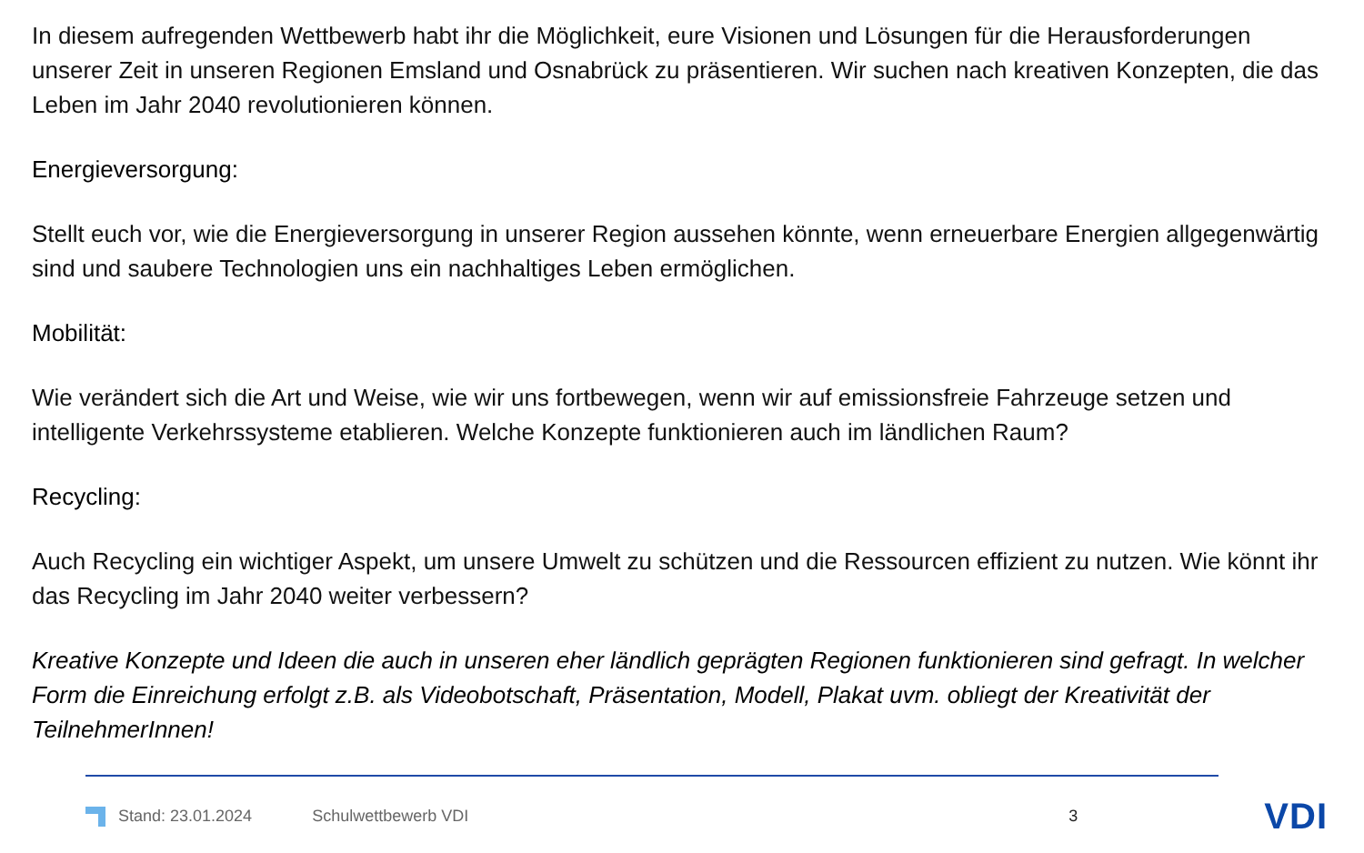In diesem aufregenden Wettbewerb habt ihr die Möglichkeit, eure Visionen und Lösungen für die Herausforderungen unserer Zeit in unseren Regionen Emsland und Osnabrück zu präsentieren. Wir suchen nach kreativen Konzepten, die das Leben im Jahr 2040 revolutionieren können.
Energieversorgung:
Stellt euch vor, wie die Energieversorgung in unserer Region aussehen könnte, wenn erneuerbare Energien allgegenwärtig sind und saubere Technologien uns ein nachhaltiges Leben ermöglichen.
Mobilität:
Wie verändert sich die Art und Weise, wie wir uns fortbewegen, wenn wir auf emissionsfreie Fahrzeuge setzen und intelligente Verkehrssysteme etablieren. Welche Konzepte funktionieren auch im ländlichen Raum?
Recycling:
Auch Recycling ein wichtiger Aspekt, um unsere Umwelt zu schützen und die Ressourcen effizient zu nutzen. Wie könnt ihr das Recycling im Jahr 2040 weiter verbessern?
Kreative Konzepte und Ideen die auch in unseren eher ländlich geprägten Regionen funktionieren sind gefragt. In welcher Form die Einreichung erfolgt z.B. als Videobotschaft, Präsentation, Modell, Plakat uvm. obliegt der Kreativität der TeilnehmerInnen!
Stand: 23.01.2024 Schulwettbewerb VDI 3 VDI